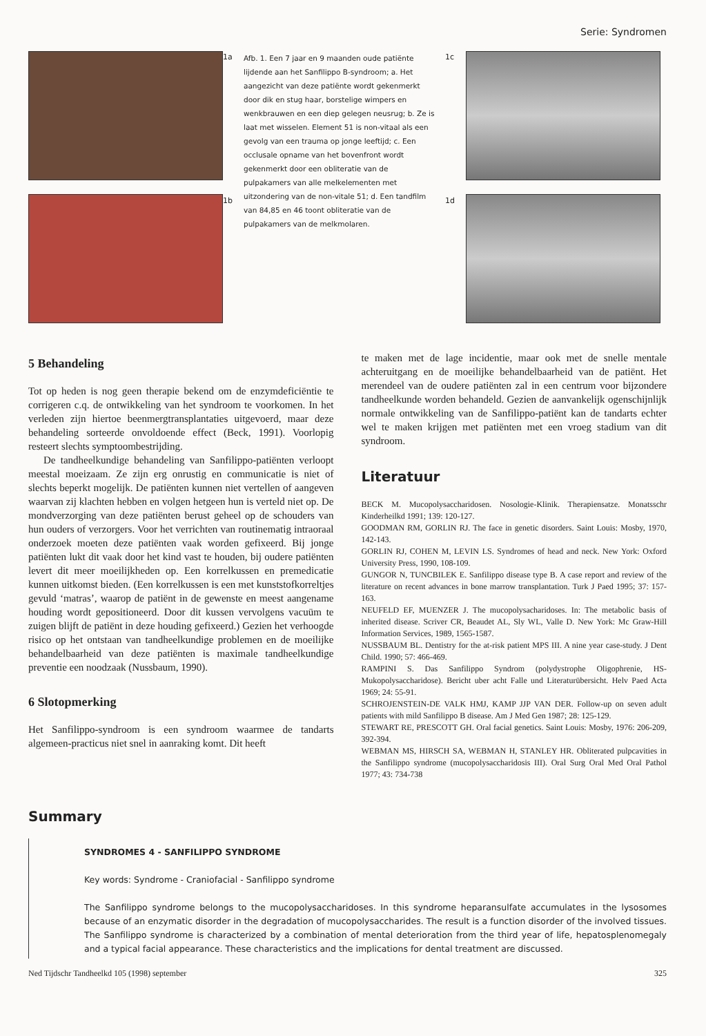Serie: Syndromen
1a
1b
Afb. 1. Een 7 jaar en 9 maanden oude patiënte lijdende aan het Sanfilippo B-syndroom; a. Het aangezicht van deze patiënte wordt gekenmerkt door dik en stug haar, borstelige wimpers en wenkbrauwen en een diep gelegen neusrug; b. Ze is laat met wisselen. Element 51 is non-vitaal als een gevolg van een trauma op jonge leeftijd; c. Een occlusale opname van het bovenfront wordt gekenmerkt door een obliteratie van de pulpakamers van alle melkelementen met uitzondering van de non-vitale 51; d. Een tandfilm van 84,85 en 46 toont obliteratie van de pulpakamers van de melkmolaren.
1c
1d
5 Behandeling
Tot op heden is nog geen therapie bekend om de enzymdeficiëntie te corrigeren c.q. de ontwikkeling van het syndroom te voorkomen. In het verleden zijn hiertoe beenmergtransplantaties uitgevoerd, maar deze behandeling sorteerde onvoldoende effect (Beck, 1991). Voorlopig resteert slechts symptoombestrijding.
De tandheelkundige behandeling van Sanfilippo-patiënten verloopt meestal moeizaam. Ze zijn erg onrustig en communicatie is niet of slechts beperkt mogelijk. De patiënten kunnen niet vertellen of aangeven waarvan zij klachten hebben en volgen hetgeen hun is verteld niet op. De mondverzorging van deze patiënten berust geheel op de schouders van hun ouders of verzorgers. Voor het verrichten van routinematig intraoraal onderzoek moeten deze patiënten vaak worden gefixeerd. Bij jonge patiënten lukt dit vaak door het kind vast te houden, bij oudere patiënten levert dit meer moeilijkheden op. Een korrelkussen en premedicatie kunnen uitkomst bieden. (Een korrelkussen is een met kunststofkorreltjes gevuld ‘matras’, waarop de patiënt in de gewenste en meest aangename houding wordt gepositioneerd. Door dit kussen vervolgens vacuüm te zuigen blijft de patiënt in deze houding gefixeerd.) Gezien het verhoogde risico op het ontstaan van tandheelkundige problemen en de moeilijke behandelbaarheid van deze patiënten is maximale tandheelkundige preventie een noodzaak (Nussbaum, 1990).
6 Slotopmerking
Het Sanfilippo-syndroom is een syndroom waarmee de tandarts algemeen-practicus niet snel in aanraking komt. Dit heeft
te maken met de lage incidentie, maar ook met de snelle mentale achteruitgang en de moeilijke behandelbaarheid van de patiënt. Het merendeel van de oudere patiënten zal in een centrum voor bijzondere tandheelkunde worden behandeld. Gezien de aanvankelijk ogenschijnlijk normale ontwikkeling van de Sanfilippo-patiënt kan de tandarts echter wel te maken krijgen met patiënten met een vroeg stadium van dit syndroom.
Literatuur
BECK M. Mucopolysaccharidosen. Nosologie-Klinik. Therapiensatze. Monatsschr Kinderheilkd 1991; 139: 120-127.
GOODMAN RM, GORLIN RJ. The face in genetic disorders. Saint Louis: Mosby, 1970, 142-143.
GORLIN RJ, COHEN M, LEVIN LS. Syndromes of head and neck. New York: Oxford University Press, 1990, 108-109.
GUNGOR N, TUNCBILEK E. Sanfilippo disease type B. A case report and review of the literature on recent advances in bone marrow transplantation. Turk J Paed 1995; 37: 157-163.
NEUFELD EF, MUENZER J. The mucopolysacharidoses. In: The metabolic basis of inherited disease. Scriver CR, Beaudet AL, Sly WL, Valle D. New York: Mc Graw-Hill Information Services, 1989, 1565-1587.
NUSSBAUM BL. Dentistry for the at-risk patient MPS III. A nine year case-study. J Dent Child. 1990; 57: 466-469.
RAMPINI S. Das Sanfilippo Syndrom (polydystrophe Oligophrenie, HS-Mukopolysaccharidose). Bericht uber acht Falle und Literaturübersicht. Helv Paed Acta 1969; 24: 55-91.
SCHROJENSTEIN-DE VALK HMJ, KAMP JJP VAN DER. Follow-up on seven adult patients with mild Sanfilippo B disease. Am J Med Gen 1987; 28: 125-129.
STEWART RE, PRESCOTT GH. Oral facial genetics. Saint Louis: Mosby, 1976: 206-209, 392-394.
WEBMAN MS, HIRSCH SA, WEBMAN H, STANLEY HR. Obliterated pulpcavities in the Sanfilippo syndrome (mucopolysaccharidosis III). Oral Surg Oral Med Oral Pathol 1977; 43: 734-738
Summary
SYNDROMES 4 - SANFILIPPO SYNDROME
Key words: Syndrome - Craniofacial - Sanfilippo syndrome
The Sanfilippo syndrome belongs to the mucopolysaccharidoses. In this syndrome heparansulfate accumulates in the lysosomes because of an enzymatic disorder in the degradation of mucopolysaccharides. The result is a function disorder of the involved tissues. The Sanfilippo syndrome is characterized by a combination of mental deterioration from the third year of life, hepatosplenomegaly and a typical facial appearance. These characteristics and the implications for dental treatment are discussed.
Ned Tijdschr Tandheelkd 105 (1998) september 325